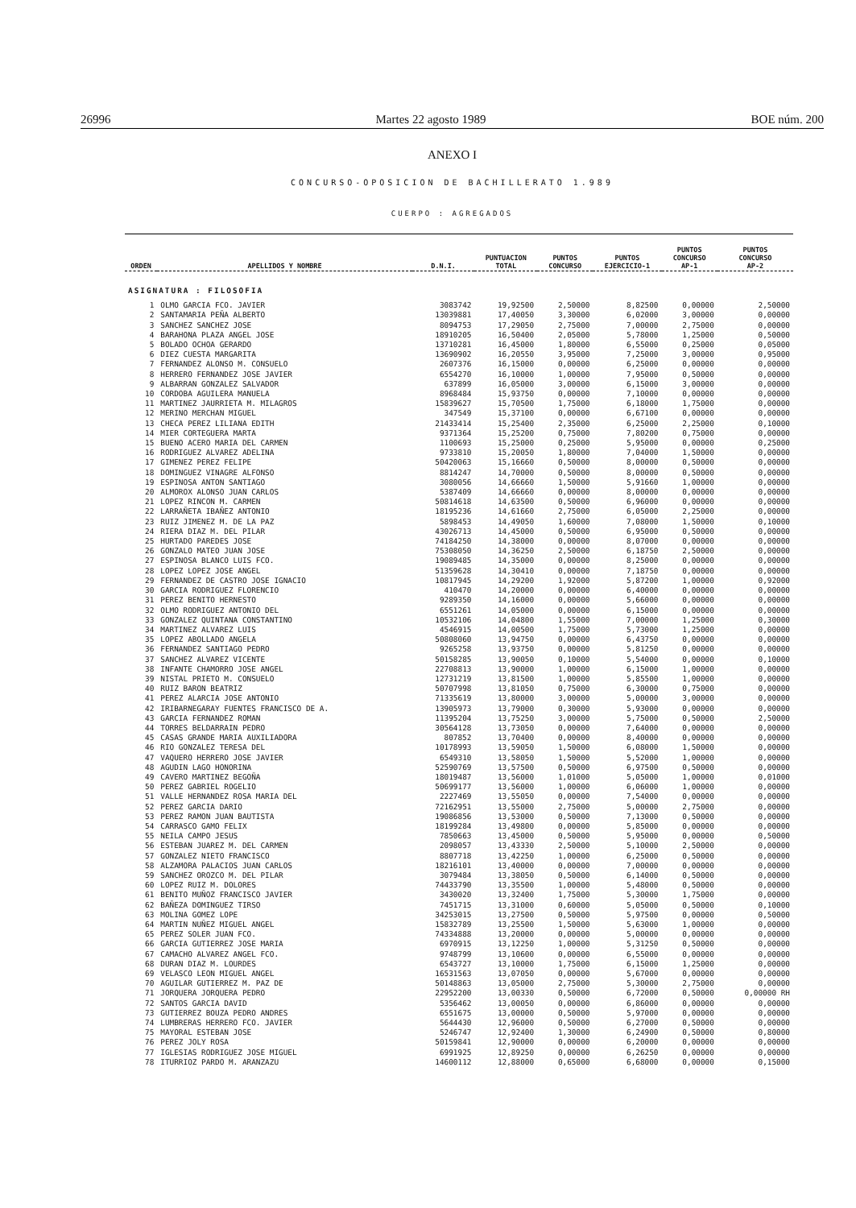26996 Martes 22 agosto 1989 BOE núm. 200
ANEXO I
CONCURSO-OPOSICION DE BACHILLERATO 1.989
CUERPO : AGREGADOS
| ORDEN | APELLIDOS Y NOMBRE | D.N.I. | PUNTUACION TOTAL | PUNTOS CONCURSO | PUNTOS EJERCICIO-1 | PUNTOS CONCURSO AP-1 | PUNTOS CONCURSO AP-2 |
| --- | --- | --- | --- | --- | --- | --- | --- |
| ASIGNATURA : FILOSOFIA | | | | | | | |
| 1 | OLMO GARCIA FCO. JAVIER | 3083742 | 19,92500 | 2,50000 | 8,82500 | 0,00000 | 2,50000 |
| 2 | SANTAMARIA PEÑA ALBERTO | 13039881 | 17,40050 | 3,30000 | 6,02000 | 3,00000 | 0,00000 |
| 3 | SANCHEZ SANCHEZ JOSE | 8094753 | 17,29050 | 2,75000 | 7,00000 | 2,75000 | 0,00000 |
| 4 | BARAHONA PLAZA ANGEL JOSE | 18910205 | 16,50400 | 2,05000 | 5,78000 | 1,25000 | 0,50000 |
| 5 | BOLADO OCHOA GERARDO | 13710281 | 16,45000 | 1,80000 | 6,55000 | 0,25000 | 0,05000 |
| 6 | DIEZ CUESTA MARGARITA | 13690902 | 16,20550 | 3,95000 | 7,25000 | 3,00000 | 0,95000 |
| 7 | FERNANDEZ ALONSO M. CONSUELO | 2607376 | 16,15000 | 0,00000 | 6,25000 | 0,00000 | 0,00000 |
| 8 | HERRERO FERNANDEZ JOSE JAVIER | 6554270 | 16,10000 | 1,00000 | 7,95000 | 0,50000 | 0,00000 |
| 9 | ALBARRAN GONZALEZ SALVADOR | 637899 | 16,05000 | 3,00000 | 6,15000 | 3,00000 | 0,00000 |
| 10 | CORDOBA AGUILERA MANUELA | 8968484 | 15,93750 | 0,00000 | 7,10000 | 0,00000 | 0,00000 |
| 11 | MARTINEZ JAURRIETA M. MILAGROS | 15839627 | 15,70500 | 1,75000 | 6,18000 | 1,75000 | 0,00000 |
| 12 | MERINO MERCHAN MIGUEL | 347549 | 15,37100 | 0,00000 | 6,67100 | 0,00000 | 0,00000 |
| 13 | CHECA PEREZ LILIANA EDITH | 21433414 | 15,25400 | 2,35000 | 6,25000 | 2,25000 | 0,10000 |
| 14 | MIER CORTEGUERA MARTA | 9371364 | 15,25200 | 0,75000 | 7,80200 | 0,75000 | 0,00000 |
| 15 | BUENO ACERO MARIA DEL CARMEN | 1100693 | 15,25000 | 0,25000 | 5,95000 | 0,00000 | 0,25000 |
| 16 | RODRIGUEZ ALVAREZ ADELINA | 9733810 | 15,20050 | 1,80000 | 7,04000 | 1,50000 | 0,00000 |
| 17 | GIMENEZ PEREZ FELIPE | 50420063 | 15,16660 | 0,50000 | 8,00000 | 0,50000 | 0,00000 |
| 18 | DOMINGUEZ VINAGRE ALFONSO | 8814247 | 14,70000 | 0,50000 | 8,00000 | 0,50000 | 0,00000 |
| 19 | ESPINOSA ANTON SANTIAGO | 3080056 | 14,66660 | 1,50000 | 5,91660 | 1,00000 | 0,00000 |
| 20 | ALMOROX ALONSO JUAN CARLOS | 5387409 | 14,66660 | 0,00000 | 8,00000 | 0,00000 | 0,00000 |
| 21 | LOPEZ RINCON M. CARMEN | 50814618 | 14,63500 | 0,50000 | 6,96000 | 0,00000 | 0,00000 |
| 22 | LARRAÑETA IBAÑEZ ANTONIO | 18195236 | 14,61660 | 2,75000 | 6,05000 | 2,25000 | 0,00000 |
| 23 | RUIZ JIMENEZ M. DE LA PAZ | 5898453 | 14,49050 | 1,60000 | 7,08000 | 1,50000 | 0,10000 |
| 24 | RIERA DIAZ M. DEL PILAR | 43026713 | 14,45000 | 0,50000 | 6,95000 | 0,50000 | 0,00000 |
| 25 | HURTADO PAREDES JOSE | 74184250 | 14,38000 | 0,00000 | 8,07000 | 0,00000 | 0,00000 |
| 26 | GONZALO MATEO JUAN JOSE | 75308050 | 14,36250 | 2,50000 | 6,18750 | 2,50000 | 0,00000 |
| 27 | ESPINOSA BLANCO LUIS FCO. | 19089485 | 14,35000 | 0,00000 | 8,25000 | 0,00000 | 0,00000 |
| 28 | LOPEZ LOPEZ JOSE ANGEL | 51359628 | 14,30410 | 0,00000 | 7,18750 | 0,00000 | 0,00000 |
| 29 | FERNANDEZ DE CASTRO JOSE IGNACIO | 10817945 | 14,29200 | 1,92000 | 5,87200 | 1,00000 | 0,92000 |
| 30 | GARCIA RODRIGUEZ FLORENCIO | 410470 | 14,20000 | 0,00000 | 6,40000 | 0,00000 | 0,00000 |
| 31 | PEREZ BENITO HERNESTO | 9289350 | 14,16000 | 0,00000 | 5,66000 | 0,00000 | 0,00000 |
| 32 | OLMO RODRIGUEZ ANTONIO DEL | 6551261 | 14,05000 | 0,00000 | 6,15000 | 0,00000 | 0,00000 |
| 33 | GONZALEZ QUINTANA CONSTANTINO | 10532106 | 14,04800 | 1,55000 | 7,00000 | 1,25000 | 0,30000 |
| 34 | MARTINEZ ALVAREZ LUIS | 4546915 | 14,00500 | 1,75000 | 5,73000 | 1,25000 | 0,00000 |
| 35 | LOPEZ ABOLLADO ANGELA | 50808060 | 13,94750 | 0,00000 | 6,43750 | 0,00000 | 0,00000 |
| 36 | FERNANDEZ SANTIAGO PEDRO | 9265258 | 13,93750 | 0,00000 | 5,81250 | 0,00000 | 0,00000 |
| 37 | SANCHEZ ALVAREZ VICENTE | 50158285 | 13,90050 | 0,10000 | 5,54000 | 0,00000 | 0,10000 |
| 38 | INFANTE CHAMORRO JOSE ANGEL | 22708813 | 13,90000 | 1,00000 | 6,15000 | 1,00000 | 0,00000 |
| 39 | NISTAL PRIETO M. CONSUELO | 12731219 | 13,81500 | 1,00000 | 5,85500 | 1,00000 | 0,00000 |
| 40 | RUIZ BARON BEATRIZ | 50707998 | 13,81050 | 0,75000 | 6,30000 | 0,75000 | 0,00000 |
| 41 | PEREZ ALARCIA JOSE ANTONIO | 71335619 | 13,80000 | 3,00000 | 5,00000 | 3,00000 | 0,00000 |
| 42 | IRIBARNEGARAY FUENTES FRANCISCO DE A. | 13905973 | 13,79000 | 0,30000 | 5,93000 | 0,00000 | 0,00000 |
| 43 | GARCIA FERNANDEZ ROMAN | 11395204 | 13,75250 | 3,00000 | 5,75000 | 0,50000 | 2,50000 |
| 44 | TORRES BELDARRAIN PEDRO | 30564128 | 13,73050 | 0,00000 | 7,64000 | 0,00000 | 0,00000 |
| 45 | CASAS GRANDE MARIA AUXILIADORA | 807852 | 13,70400 | 0,00000 | 8,40000 | 0,00000 | 0,00000 |
| 46 | RIO GONZALEZ TERESA DEL | 10178993 | 13,59050 | 1,50000 | 6,08000 | 1,50000 | 0,00000 |
| 47 | VAQUERO HERRERO JOSE JAVIER | 6549310 | 13,58050 | 1,50000 | 5,52000 | 1,00000 | 0,00000 |
| 48 | AGUDIN LAGO HONORINA | 52590769 | 13,57500 | 0,50000 | 6,97500 | 0,50000 | 0,00000 |
| 49 | CAVERO MARTINEZ BEGOÑA | 18019487 | 13,56000 | 1,01000 | 5,05000 | 1,00000 | 0,01000 |
| 50 | PEREZ GABRIEL ROGELIO | 50699177 | 13,56000 | 1,00000 | 6,06000 | 1,00000 | 0,00000 |
| 51 | VALLE HERNANDEZ ROSA MARIA DEL | 2227469 | 13,55050 | 0,00000 | 7,54000 | 0,00000 | 0,00000 |
| 52 | PEREZ GARCIA DARIO | 72162951 | 13,55000 | 2,75000 | 5,00000 | 2,75000 | 0,00000 |
| 53 | PEREZ RAMON JUAN BAUTISTA | 19086856 | 13,53000 | 0,50000 | 7,13000 | 0,50000 | 0,00000 |
| 54 | CARRASCO GAMO FELIX | 18199284 | 13,49800 | 0,00000 | 5,85000 | 0,00000 | 0,00000 |
| 55 | NEILA CAMPO JESUS | 7850663 | 13,45000 | 0,50000 | 5,95000 | 0,00000 | 0,50000 |
| 56 | ESTEBAN JUAREZ M. DEL CARMEN | 2098057 | 13,43330 | 2,50000 | 5,10000 | 2,50000 | 0,00000 |
| 57 | GONZALEZ NIETO FRANCISCO | 8807718 | 13,42250 | 1,00000 | 6,25000 | 0,50000 | 0,00000 |
| 58 | ALZAMORA PALACIOS JUAN CARLOS | 18216101 | 13,40000 | 0,00000 | 7,00000 | 0,00000 | 0,00000 |
| 59 | SANCHEZ OROZCO M. DEL PILAR | 3079484 | 13,38050 | 0,50000 | 6,14000 | 0,50000 | 0,00000 |
| 60 | LOPEZ RUIZ M. DOLORES | 74433790 | 13,35500 | 1,00000 | 5,48000 | 0,50000 | 0,00000 |
| 61 | BENITO MUÑOZ FRANCISCO JAVIER | 3430020 | 13,32400 | 1,75000 | 5,30000 | 1,75000 | 0,00000 |
| 62 | BAÑEZA DOMINGUEZ TIRSO | 7451715 | 13,31000 | 0,60000 | 5,05000 | 0,50000 | 0,10000 |
| 63 | MOLINA GOMEZ LOPE | 34253015 | 13,27500 | 0,50000 | 5,97500 | 0,00000 | 0,50000 |
| 64 | MARTIN NUÑEZ MIGUEL ANGEL | 15832789 | 13,25500 | 1,50000 | 5,63000 | 1,00000 | 0,00000 |
| 65 | PEREZ SOLER JUAN FCO. | 74334888 | 13,20000 | 0,00000 | 5,00000 | 0,00000 | 0,00000 |
| 66 | GARCIA GUTIERREZ JOSE MARIA | 6970915 | 13,12250 | 1,00000 | 5,31250 | 0,50000 | 0,00000 |
| 67 | CAMACHO ALVAREZ ANGEL FCO. | 9748799 | 13,10600 | 0,00000 | 6,55000 | 0,00000 | 0,00000 |
| 68 | DURAN DIAZ M. LOURDES | 6543727 | 13,10000 | 1,75000 | 6,15000 | 1,25000 | 0,00000 |
| 69 | VELASCO LEON MIGUEL ANGEL | 16531563 | 13,07050 | 0,00000 | 5,67000 | 0,00000 | 0,00000 |
| 70 | AGUILAR GUTIERREZ M. PAZ DE | 50148863 | 13,05000 | 2,75000 | 5,30000 | 2,75000 | 0,00000 |
| 71 | JORQUERA JORQUERA PEDRO | 22952200 | 13,00330 | 0,50000 | 6,72000 | 0,50000 | 0,00000 RH |
| 72 | SANTOS GARCIA DAVID | 5356462 | 13,00050 | 0,00000 | 6,86000 | 0,00000 | 0,00000 |
| 73 | GUTIERREZ BOUZA PEDRO ANDRES | 6551675 | 13,00000 | 0,50000 | 5,97000 | 0,00000 | 0,00000 |
| 74 | LUMBRERAS HERRERO FCO. JAVIER | 5644430 | 12,96000 | 0,50000 | 6,27000 | 0,50000 | 0,00000 |
| 75 | MAYORAL ESTEBAN JOSE | 5246747 | 12,92400 | 1,30000 | 6,24900 | 0,50000 | 0,80000 |
| 76 | PEREZ JOLY ROSA | 50159841 | 12,90000 | 0,00000 | 6,20000 | 0,00000 | 0,00000 |
| 77 | IGLESIAS RODRIGUEZ JOSE MIGUEL | 6991925 | 12,89250 | 0,00000 | 6,26250 | 0,00000 | 0,00000 |
| 78 | ITURRIOZ PARDO M. ARANZAZU | 14600112 | 12,88000 | 0,65000 | 6,68000 | 0,00000 | 0,15000 |